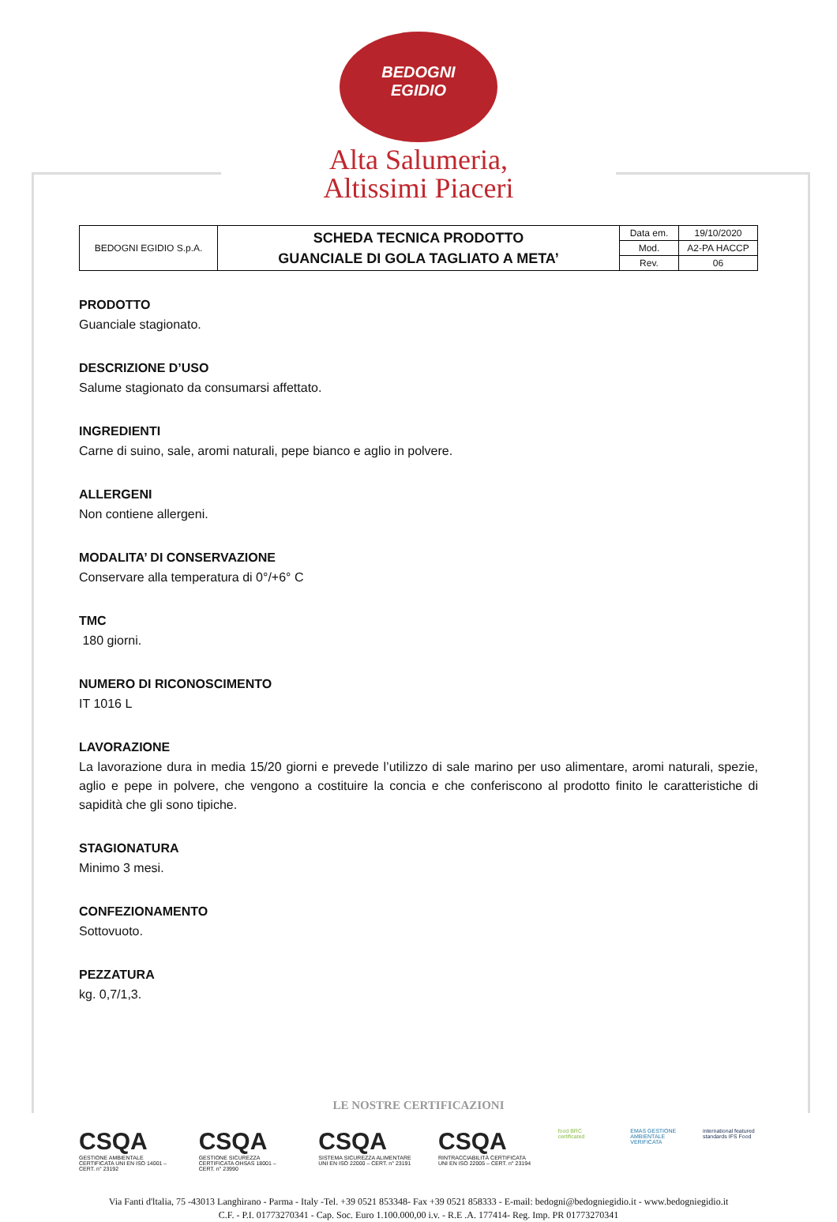BEDOGNI
EGIDIO
Alta Salumeria,
Altissimi Piaceri
| BEDOGNI EGIDIO S.p.A. | SCHEDA TECNICA PRODOTTO GUANCIALE DI GOLA TAGLIATO A META’ | Data em. | 19/10/2020 |
| | | Mod. | A2-PA HACCP |
| | | Rev. | 06 |
PRODOTTO
Guanciale stagionato.
DESCRIZIONE D’USO
Salume stagionato da consumarsi affettato.
INGREDIENTI
Carne di suino, sale, aromi naturali, pepe bianco e aglio in polvere.
ALLERGENI
Non contiene allergeni.
MODALITA’ DI CONSERVAZIONE
Conservare alla temperatura di 0°/+6° C
TMC
180 giorni.
NUMERO DI RICONOSCIMENTO
IT 1016 L
LAVORAZIONE
La lavorazione dura in media 15/20 giorni e prevede l’utilizzo di sale marino per uso alimentare, aromi naturali, spezie, aglio e pepe in polvere, che vengono a costituire la concia e che conferiscono al prodotto finito le caratteristiche di sapidità che gli sono tipiche.
STAGIONATURA
Minimo 3 mesi.
CONFEZIONAMENTO
Sottovuoto.
PEZZATURA
kg. 0,7/1,3.
LE NOSTRE CERTIFICAZIONI
CSQA
GESTIONE AMBIENTALE CERTIFICATA UNI EN ISO 14001 – CERT. n° 23192
CSQA
GESTIONE SICUREZZA CERTIFICATA OHSAS 18001 – CERT. n° 23990
CSQA
SISTEMA SICUREZZA ALIMENTARE UNI EN ISO 22000 – CERT. n° 23191
CSQA
RINTRACCIABILITÀ CERTIFICATA UNI EN ISO 22005 – CERT. n° 23194
food BRC certificated
EMAS GESTIONE AMBIENTALE VERIFICATA
international featured standards IFS Food
Via Fanti d'ltalia, 75 -43013 Langhirano - Parma - Italy -Tel. +39 0521 853348- Fax +39 0521 858333 - E-mail: bedogni@bedogniegidio.it - www.bedogniegidio.it
C.F. - P.I. 01773270341 - Cap. Soc. Euro 1.100.000,00 i.v. - R.E .A. 177414- Reg. Imp. PR 01773270341